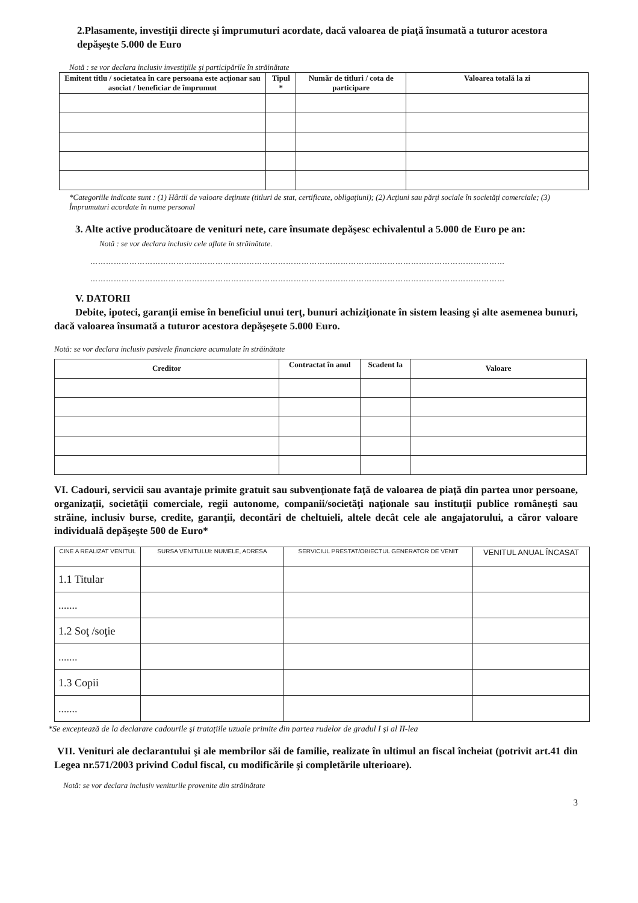2.Plasamente, investiţii directe şi împrumuturi acordate, dacă valoarea de piaţă însumată a tuturor acestora depăşeşte 5.000 de Euro
Notă : se vor declara inclusiv investiţiile şi participările în străinătate
| Emitent titlu / societatea în care persoana este acţionar sau asociat / beneficiar de împrumut | Tipul * | Număr de titluri / cota de participare | Valoarea totală la zi |
| --- | --- | --- | --- |
*Categoriile indicate sunt : (1) Hârtii de valoare deţinute (titluri de stat, certificate, obligaţiuni); (2) Acţiuni sau părţi sociale în societăţi comerciale; (3) Împrumuturi acordate în nume personal
3. Alte active producătoare de venituri nete, care însumate depăşesc echivalentul a 5.000 de Euro pe an:
Notă : se vor declara inclusiv cele aflate în străinătate.
……………………………………………………………………………………………………………………………………………
……………………………………………………………………………………………………………………………………………
V. DATORII
Debite, ipoteci, garanţii emise în beneficiul unui terţ, bunuri achiziţionate în sistem leasing şi alte asemenea bunuri, dacă valoarea însumată a tuturor acestora depăşeşete 5.000 Euro.
Notă: se vor declara inclusiv pasivele financiare acumulate în străinătate
| Creditor | Contractat în anul | Scadent la | Valoare |
| --- | --- | --- | --- |
VI. Cadouri, servicii sau avantaje primite gratuit sau subvenţionate faţă de valoarea de piaţă din partea unor persoane, organizaţii, societăţii comerciale, regii autonome, companii/societăţi naţionale sau instituţii publice româneşti sau străine, inclusiv burse, credite, garanţii, decontări de cheltuieli, altele decât cele ale angajatorului, a căror valoare individuală depăşeşte 500 de Euro*
| CINE A REALIZAT VENITUL | SURSA VENITULUI: NUMELE, ADRESA | SERVICIUL PRESTAT/OBIECTUL GENERATOR DE VENIT | VENITUL ANUAL ÎNCASAT |
| --- | --- | --- | --- |
| 1.1 Titular | | | |
| ....... | | | |
| 1.2 Soţ /soţie | | | |
| ....... | | | |
| 1.3 Copii | | | |
| ....... | | | |
*Se exceptează de la declarare cadourile şi trataţiile uzuale primite din partea rudelor de gradul I şi al II-lea
VII. Venituri ale declarantului şi ale membrilor săi de familie, realizate în ultimul an fiscal încheiat (potrivit art.41 din Legea nr.571/2003 privind Codul fiscal, cu modificările şi completările ulterioare).
Notă: se vor declara inclusiv veniturile provenite din străinătate
3